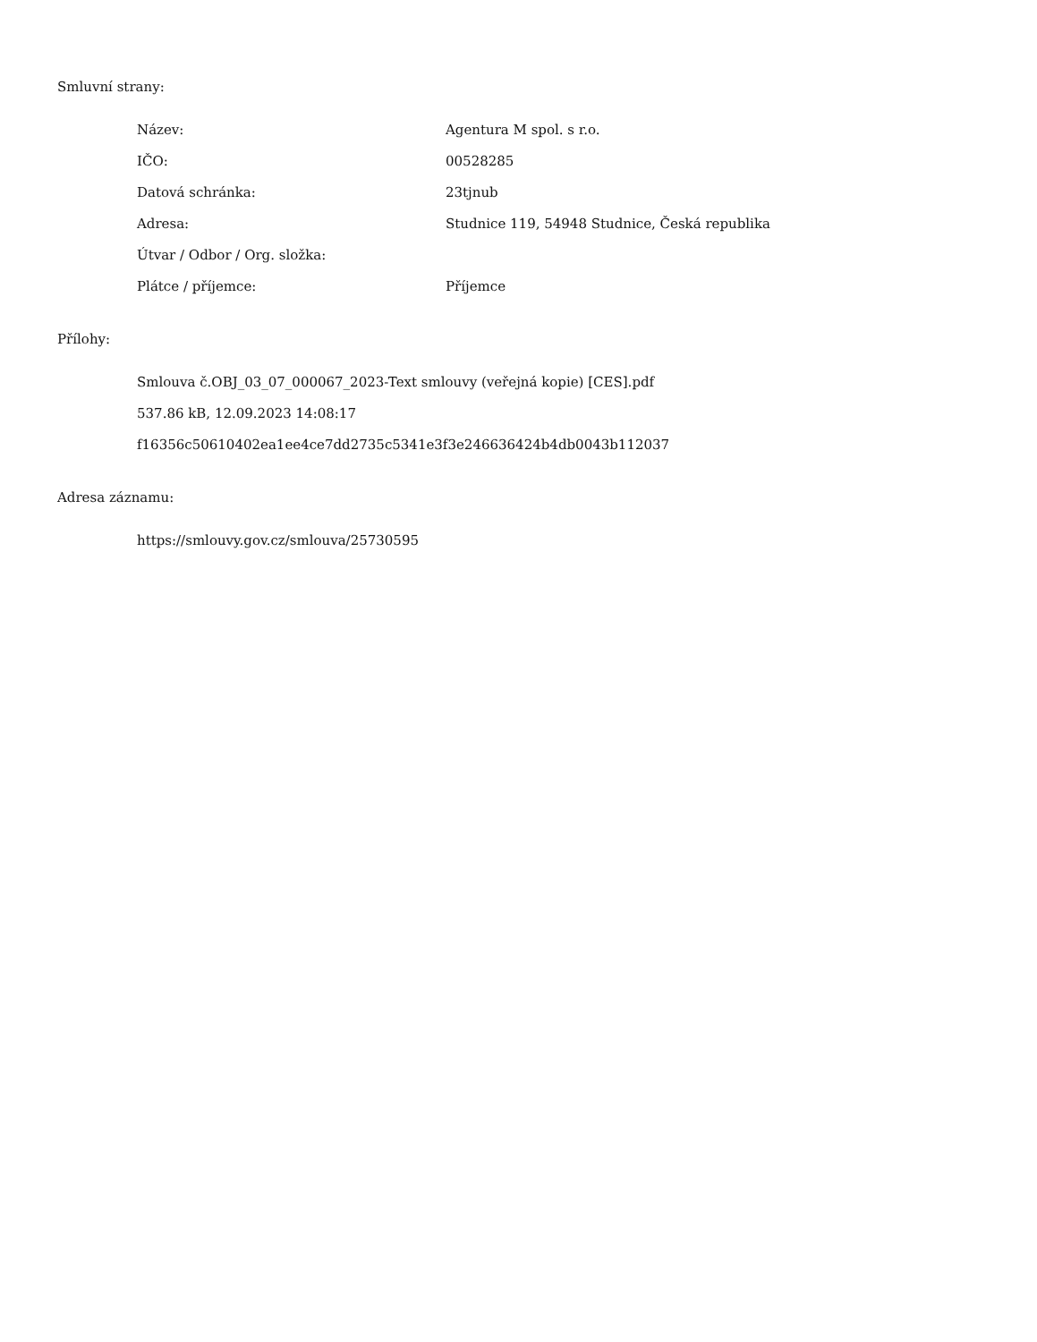Smluvní strany:
| Název: | Agentura M spol. s r.o. |
| IČO: | 00528285 |
| Datová schránka: | 23tjnub |
| Adresa: | Studnice 119, 54948 Studnice, Česká republika |
| Útvar / Odbor / Org. složka: | |
| Plátce / příjemce: | Příjemce |
Přílohy:
Smlouva č.OBJ_03_07_000067_2023-Text smlouvy (veřejná kopie) [CES].pdf
537.86 kB, 12.09.2023 14:08:17
f16356c50610402ea1ee4ce7dd2735c5341e3f3e246636424b4db0043b112037
Adresa záznamu:
https://smlouvy.gov.cz/smlouva/25730595